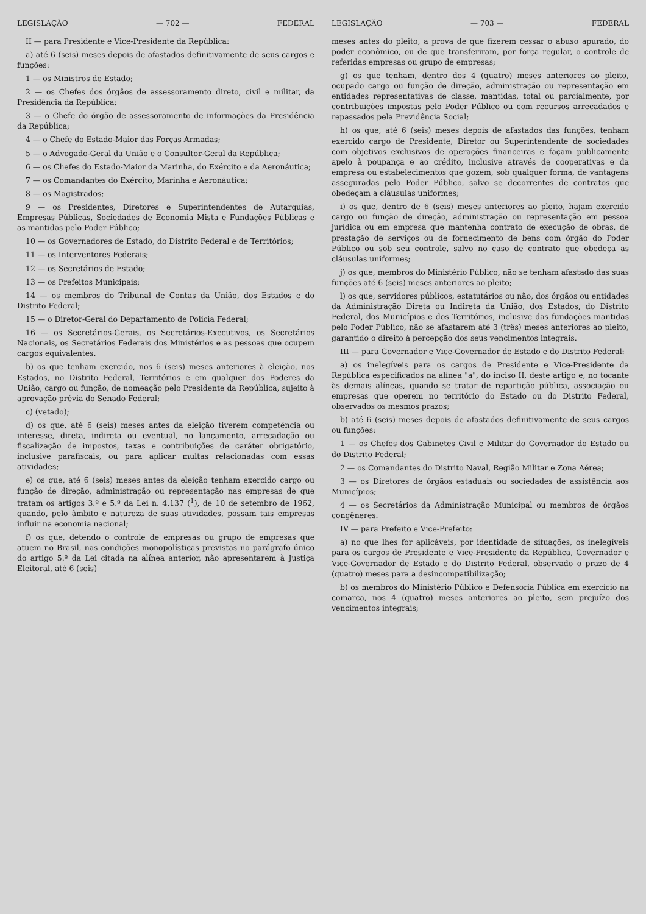LEGISLAÇÃO — 702 — FEDERAL
II — para Presidente e Vice-Presidente da República:
a) até 6 (seis) meses depois de afastados definitivamente de seus cargos e funções:
1 — os Ministros de Estado;
2 — os Chefes dos órgãos de assessoramento direto, civil e militar, da Presidência da República;
3 — o Chefe do órgão de assessoramento de informações da Presidência da República;
4 — o Chefe do Estado-Maior das Forças Armadas;
5 — o Advogado-Geral da União e o Consultor-Geral da República;
6 — os Chefes do Estado-Maior da Marinha, do Exército e da Aeronáutica;
7 — os Comandantes do Exército, Marinha e Aeronáutica;
8 — os Magistrados;
9 — os Presidentes, Diretores e Superintendentes de Autarquias, Empresas Públicas, Sociedades de Economia Mista e Fundações Públicas e as mantidas pelo Poder Público;
10 — os Governadores de Estado, do Distrito Federal e de Territórios;
11 — os Interventores Federais;
12 — os Secretários de Estado;
13 — os Prefeitos Municipais;
14 — os membros do Tribunal de Contas da União, dos Estados e do Distrito Federal;
15 — o Diretor-Geral do Departamento de Polícia Federal;
16 — os Secretários-Gerais, os Secretários-Executivos, os Secretários Nacionais, os Secretários Federais dos Ministérios e as pessoas que ocupem cargos equivalentes.
b) os que tenham exercido, nos 6 (seis) meses anteriores à eleição, nos Estados, no Distrito Federal, Territórios e em qualquer dos Poderes da União, cargo ou função, de nomeação pelo Presidente da República, sujeito à aprovação prévia do Senado Federal;
c) (vetado);
d) os que, até 6 (seis) meses antes da eleição tiverem competência ou interesse, direta, indireta ou eventual, no lançamento, arrecadação ou fiscalização de impostos, taxas e contribuições de caráter obrigatório, inclusive parafiscais, ou para aplicar multas relacionadas com essas atividades;
e) os que, até 6 (seis) meses antes da eleição tenham exercido cargo ou função de direção, administração ou representação nas empresas de que tratam os artigos 3.º e 5.º da Lei n. 4.137 (<sup>1</sup>), de 10 de setembro de 1962, quando, pelo âmbito e natureza de suas atividades, possam tais empresas influir na economia nacional;
f) os que, detendo o controle de empresas ou grupo de empresas que atuem no Brasil, nas condições monopolísticas previstas no parágrafo único do artigo 5.º da Lei citada na alínea anterior, não apresentarem à Justiça Eleitoral, até 6 (seis)
LEGISLAÇÃO — 703 — FEDERAL
meses antes do pleito, a prova de que fizerem cessar o abuso apurado, do poder econômico, ou de que transferiram, por força regular, o controle de referidas empresas ou grupo de empresas;
g) os que tenham, dentro dos 4 (quatro) meses anteriores ao pleito, ocupado cargo ou função de direção, administração ou representação em entidades representativas de classe, mantidas, total ou parcialmente, por contribuições impostas pelo Poder Público ou com recursos arrecadados e repassados pela Previdência Social;
h) os que, até 6 (seis) meses depois de afastados das funções, tenham exercido cargo de Presidente, Diretor ou Superintendente de sociedades com objetivos exclusivos de operações financeiras e façam publicamente apelo à poupança e ao crédito, inclusive através de cooperativas e da empresa ou estabelecimentos que gozem, sob qualquer forma, de vantagens asseguradas pelo Poder Público, salvo se decorrentes de contratos que obedeçam a cláusulas uniformes;
i) os que, dentro de 6 (seis) meses anteriores ao pleito, hajam exercido cargo ou função de direção, administração ou representação em pessoa jurídica ou em empresa que mantenha contrato de execução de obras, de prestação de serviços ou de fornecimento de bens com órgão do Poder Público ou sob seu controle, salvo no caso de contrato que obedeça as cláusulas uniformes;
j) os que, membros do Ministério Público, não se tenham afastado das suas funções até 6 (seis) meses anteriores ao pleito;
l) os que, servidores públicos, estatutários ou não, dos órgãos ou entidades da Administração Direta ou Indireta da União, dos Estados, do Distrito Federal, dos Municípios e dos Territórios, inclusive das fundações mantidas pelo Poder Público, não se afastarem até 3 (três) meses anteriores ao pleito, garantido o direito à percepção dos seus vencimentos integrais.
III — para Governador e Vice-Governador de Estado e do Distrito Federal:
a) os inelegíveis para os cargos de Presidente e Vice-Presidente da República especificados na alínea "a", do inciso II, deste artigo e, no tocante às demais alíneas, quando se tratar de repartição pública, associação ou empresas que operem no território do Estado ou do Distrito Federal, observados os mesmos prazos;
b) até 6 (seis) meses depois de afastados definitivamente de seus cargos ou funções:
1 — os Chefes dos Gabinetes Civil e Militar do Governador do Estado ou do Distrito Federal;
2 — os Comandantes do Distrito Naval, Região Militar e Zona Aérea;
3 — os Diretores de órgãos estaduais ou sociedades de assistência aos Municípios;
4 — os Secretários da Administração Municipal ou membros de órgãos congêneres.
IV — para Prefeito e Vice-Prefeito:
a) no que lhes for aplicáveis, por identidade de situações, os inelegíveis para os cargos de Presidente e Vice-Presidente da República, Governador e Vice-Governador de Estado e do Distrito Federal, observado o prazo de 4 (quatro) meses para a desincompatibilização;
b) os membros do Ministério Público e Defensoria Pública em exercício na comarca, nos 4 (quatro) meses anteriores ao pleito, sem prejuízo dos vencimentos integrais;